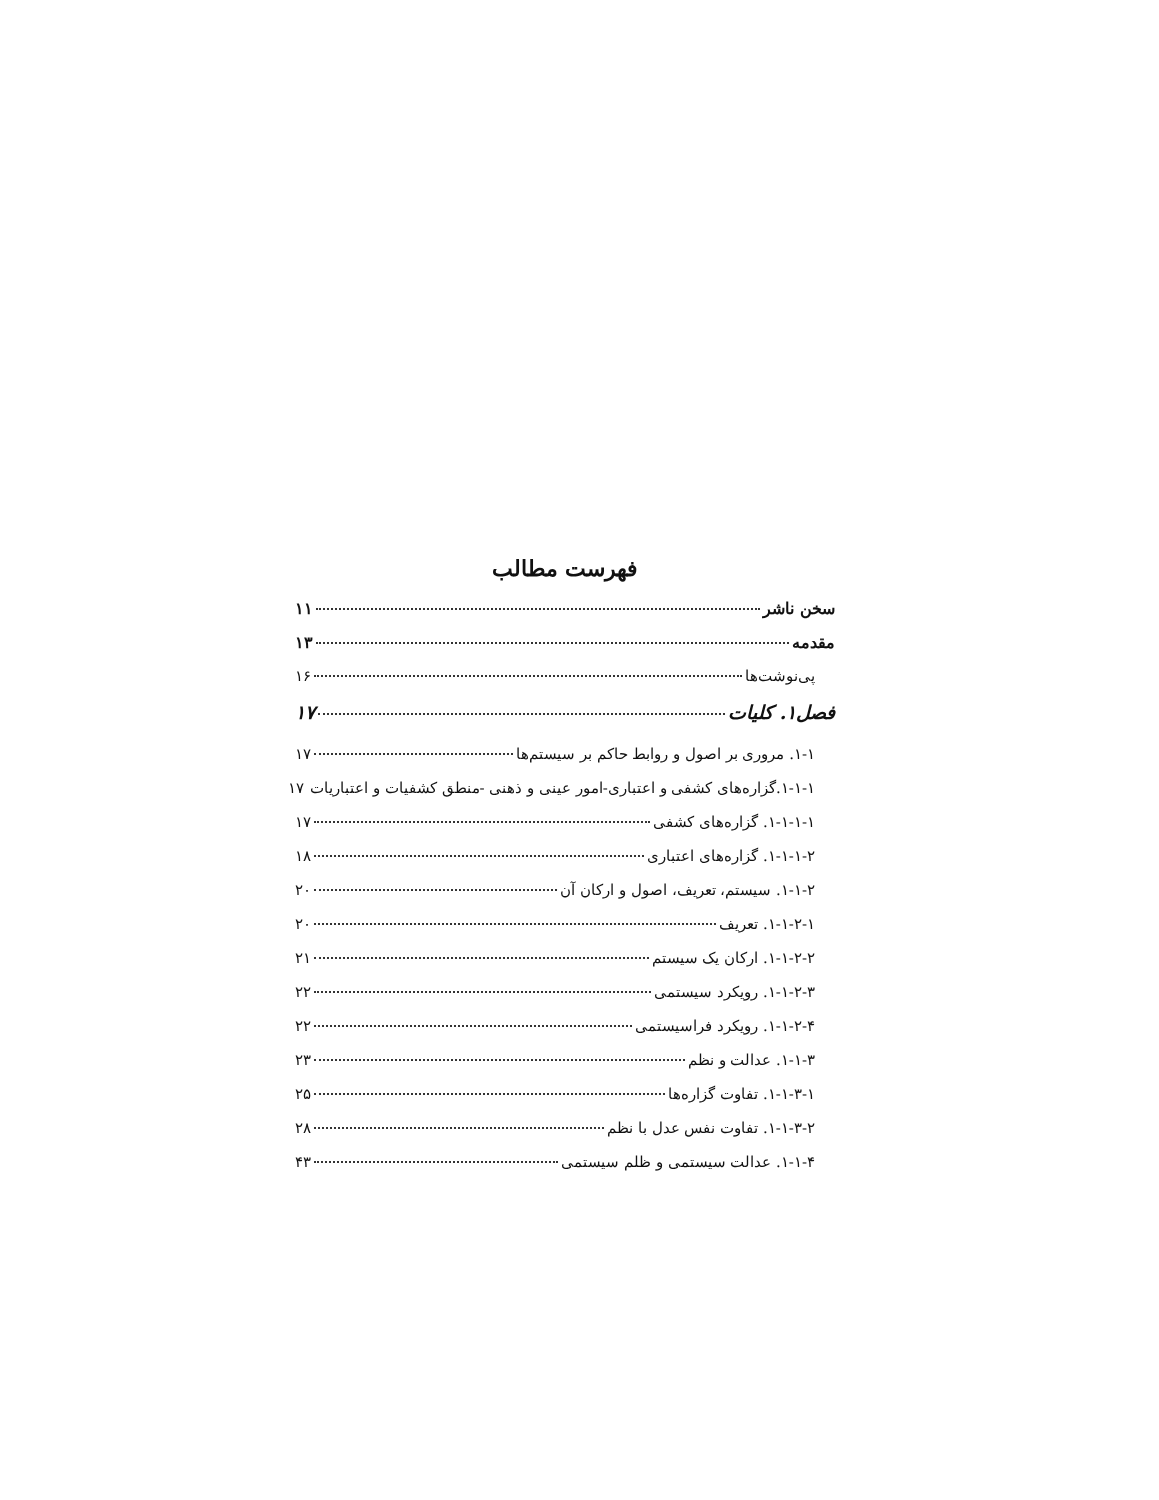فهرست مطالب
سخن ناشر ۱۱
مقدمه ۱۳
پی‌نوشت‌ها ۱۶
فصل۱. کلیات ۱۷
۱-۱. مروری بر اصول و روابط حاکم بر سیستم‌ها ۱۷
۱-۱-۱.گزاره‌های کشفی و اعتباری-امور عینی و ذهنی -منطق کشفیات و اعتباریات ۱۷
۱-۱-۱-۱. گزاره‌های کشفی ۱۷
۱-۱-۱-۲. گزاره‌های اعتباری ۱۸
۱-۱-۲. سیستم، تعریف، اصول و ارکان آن ۲۰
۱-۱-۲-۱. تعریف ۲۰
۱-۱-۲-۲. ارکان یک سیستم ۲۱
۱-۱-۲-۳. رویکرد سیستمی ۲۲
۱-۱-۲-۴. رویکرد فراسیستمی ۲۲
۱-۱-۳. عدالت و نظم ۲۳
۱-۱-۳-۱. تفاوت گزاره‌ها ۲۵
۱-۱-۳-۲. تفاوت نفس عدل با نظم ۲۸
۱-۱-۴. عدالت سیستمی و ظلم سیستمی ۴۳